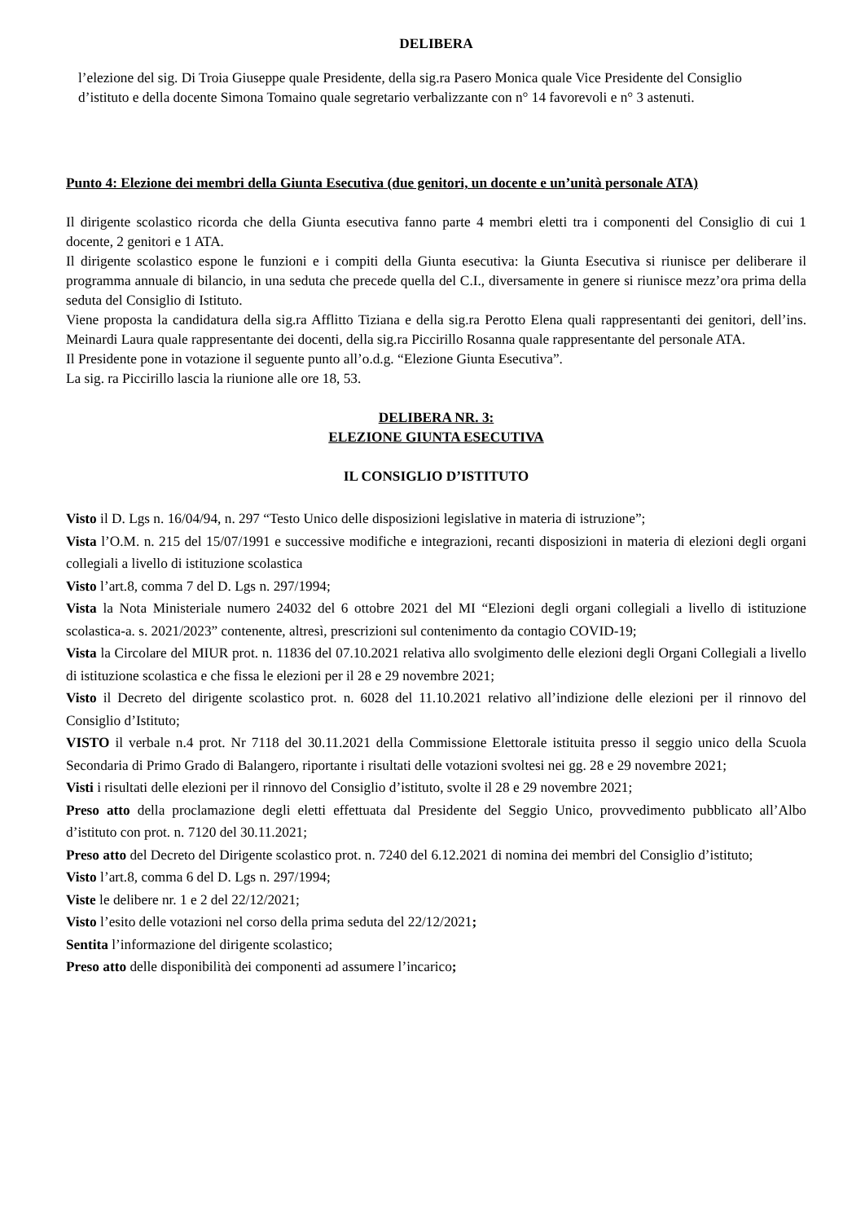DELIBERA
l’elezione del sig. Di Troia Giuseppe quale Presidente, della sig.ra Pasero Monica quale Vice Presidente del Consiglio d’istituto e della docente Simona Tomaino quale segretario verbalizzante con n° 14 favorevoli e n° 3 astenuti.
Punto 4: Elezione dei membri della Giunta Esecutiva (due genitori, un docente e un’unità personale ATA)
Il dirigente scolastico ricorda che della Giunta esecutiva fanno parte 4 membri eletti tra i componenti del Consiglio di cui 1 docente, 2 genitori e 1 ATA.
Il dirigente scolastico espone le funzioni e i compiti della Giunta esecutiva: la Giunta Esecutiva si riunisce per deliberare il programma annuale di bilancio, in una seduta che precede quella del C.I., diversamente in genere si riunisce mezz’ora prima della seduta del Consiglio di Istituto.
Viene proposta la candidatura della sig.ra Afflitto Tiziana e della sig.ra Perotto Elena quali rappresentanti dei genitori, dell’ins. Meinardi Laura quale rappresentante dei docenti, della sig.ra Piccirillo Rosanna quale rappresentante del personale ATA.
Il Presidente pone in votazione il seguente punto all’o.d.g. “Elezione Giunta Esecutiva”.
La sig. ra Piccirillo lascia la riunione alle ore 18, 53.
DELIBERA NR. 3:
ELEZIONE GIUNTA ESECUTIVA
IL CONSIGLIO D’ISTITUTO
Visto il D. Lgs n. 16/04/94, n. 297 “Testo Unico delle disposizioni legislative in materia di istruzione”;
Vista l’O.M. n. 215 del 15/07/1991 e successive modifiche e integrazioni, recanti disposizioni in materia di elezioni degli organi collegiali a livello di istituzione scolastica
Visto l’art.8, comma 7 del D. Lgs n. 297/1994;
Vista la Nota Ministeriale numero 24032 del 6 ottobre 2021 del MI “Elezioni degli organi collegiali a livello di istituzione scolastica-a. s. 2021/2023” contenente, altresì, prescrizioni sul contenimento da contagio COVID-19;
Vista la Circolare del MIUR prot. n. 11836 del 07.10.2021 relativa allo svolgimento delle elezioni degli Organi Collegiali a livello di istituzione scolastica e che fissa le elezioni per il 28 e 29 novembre 2021;
Visto il Decreto del dirigente scolastico prot. n. 6028 del 11.10.2021 relativo all’indizione delle elezioni per il rinnovo del Consiglio d’Istituto;
VISTO il verbale n.4 prot. Nr 7118 del 30.11.2021 della Commissione Elettorale istituita presso il seggio unico della Scuola Secondaria di Primo Grado di Balangero, riportante i risultati delle votazioni svoltesi nei gg. 28 e 29 novembre 2021;
Visti i risultati delle elezioni per il rinnovo del Consiglio d’istituto, svolte il 28 e 29 novembre 2021;
Preso atto della proclamazione degli eletti effettuata dal Presidente del Seggio Unico, provvedimento pubblicato all’Albo d’istituto con prot. n. 7120 del 30.11.2021;
Preso atto del Decreto del Dirigente scolastico prot. n. 7240 del 6.12.2021 di nomina dei membri del Consiglio d’istituto;
Visto l’art.8, comma 6 del D. Lgs n. 297/1994;
Viste le delibere nr. 1 e 2 del 22/12/2021;
Visto l’esito delle votazioni nel corso della prima seduta del 22/12/2021;
Sentita l’informazione del dirigente scolastico;
Preso atto delle disponibilità dei componenti ad assumere l’incarico;